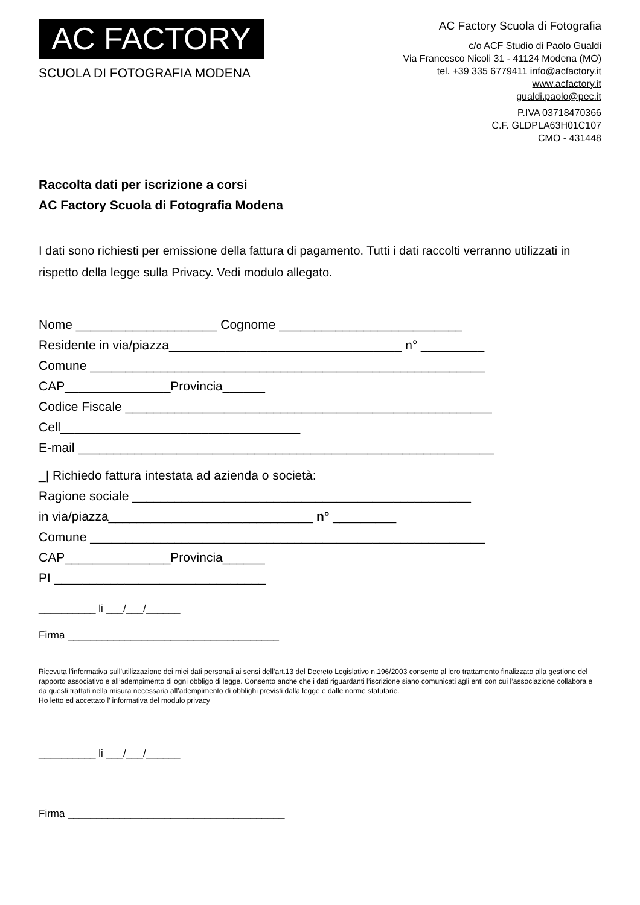AC FACTORY
SCUOLA DI FOTOGRAFIA MODENA
AC Factory Scuola di Fotografia
c/o ACF Studio di Paolo Gualdi
Via Francesco Nicoli 31 - 41124 Modena (MO)
tel. +39 335 6779411 info@acfactory.it
www.acfactory.it
gualdi.paolo@pec.it
P.IVA 03718470366
C.F. GLDPLA63H01C107
CMO - 431448
Raccolta dati per iscrizione a corsi
AC Factory Scuola di Fotografia Modena
I dati sono richiesti per emissione della fattura di pagamento. Tutti i dati raccolti verranno utilizzati in rispetto della legge sulla Privacy. Vedi modulo allegato.
Nome ____________________ Cognome __________________________ Residente in via/piazza_________________________________ n° _________ Comune ________________________________________________________ CAP_______________Provincia______ Codice Fiscale ____________________________________________________ Cell__________________________________ E-mail ___________________________________________________________
_| Richiedo fattura intestata ad azienda o società: Ragione sociale ________________________________________________ in via/piazza_____________________________ n° _________ Comune ________________________________________________________ CAP_______________Provincia______ PI ______________________________
__________ li ___/___/______
Firma _____________________________________
Ricevuta l’informativa sull’utilizzazione dei miei dati personali ai sensi dell’art.13 del Decreto Legislativo n.196/2003 consento al loro trattamento finalizzato alla gestione del rapporto associativo e all’adempimento di ogni obbligo di legge. Consento anche che i dati riguardanti l’iscrizione siano comunicati agli enti con cui l’associazione collabora e da questi trattati nella misura necessaria all’adempimento di obblighi previsti dalla legge e dalle norme statutarie.
Ho letto ed accettato l’ informativa del modulo privacy
__________ li ___/___/______
Firma ______________________________________